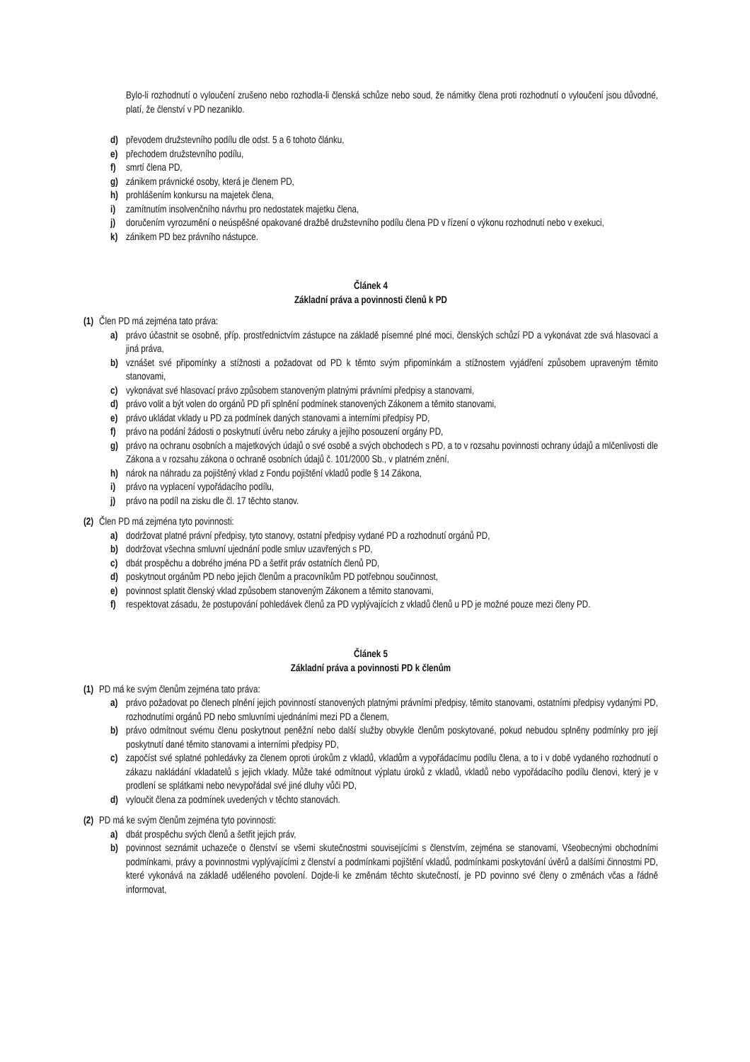Bylo-li rozhodnutí o vyloučení zrušeno nebo rozhodla-li členská schůze nebo soud, že námitky člena proti rozhodnutí o vyloučení jsou důvodné, platí, že členství v PD nezaniklo.
d) převodem družstevního podílu dle odst. 5 a 6 tohoto článku,
e) přechodem družstevního podílu,
f) smrtí člena PD,
g) zánikem právnické osoby, která je členem PD,
h) prohlášením konkursu na majetek člena,
i) zamítnutím insolvenčního návrhu pro nedostatek majetku člena,
j) doručením vyrozumění o neúspěšné opakované dražbě družstevního podílu člena PD v řízení o výkonu rozhodnutí nebo v exekuci,
k) zánikem PD bez právního nástupce.
Článek 4
Základní práva a povinnosti členů k PD
(1) Člen PD má zejména tato práva:
a) právo účastnit se osobně, příp. prostřednictvím zástupce na základě písemné plné moci, členských schůzí PD a vykonávat zde svá hlasovací a jiná práva,
b) vznášet své připomínky a stížnosti a požadovat od PD k těmto svým připomínkám a stížnostem vyjádření způsobem upraveným těmito stanovami,
c) vykonávat své hlasovací právo způsobem stanoveným platnými právními předpisy a stanovami,
d) právo volit a být volen do orgánů PD při splnění podmínek stanovených Zákonem a těmito stanovami,
e) právo ukládat vklady u PD za podmínek daných stanovami a interními předpisy PD,
f) právo na podání žádosti o poskytnutí úvěru nebo záruky a jejího posouzení orgány PD,
g) právo na ochranu osobních a majetkových údajů o své osobě a svých obchodech s PD, a to v rozsahu povinnosti ochrany údajů a mlčenlivosti dle Zákona a v rozsahu zákona o ochraně osobních údajů č. 101/2000 Sb., v platném znění,
h) nárok na náhradu za pojištěný vklad z Fondu pojištění vkladů podle § 14 Zákona,
i) právo na vyplacení vypořádacího podílu,
j) právo na podíl na zisku dle čl. 17 těchto stanov.
(2) Člen PD má zejména tyto povinnosti:
a) dodržovat platné právní předpisy, tyto stanovy, ostatní předpisy vydané PD a rozhodnutí orgánů PD,
b) dodržovat všechna smluvní ujednání podle smluv uzavřených s PD,
c) dbát prospěchu a dobrého jména PD a šetřit práv ostatních členů PD,
d) poskytnout orgánům PD nebo jejich členům a pracovníkům PD potřebnou součinnost,
e) povinnost splatit členský vklad způsobem stanoveným Zákonem a těmito stanovami,
f) respektovat zásadu, že postupování pohledávek členů za PD vyplývajících z vkladů členů u PD je možné pouze mezi členy PD.
Článek 5
Základní práva a povinnosti PD k členům
(1) PD má ke svým členům zejména tato práva:
a) právo požadovat po členech plnění jejich povinností stanovených platnými právními předpisy, těmito stanovami, ostatními předpisy vydanými PD, rozhodnutími orgánů PD nebo smluvními ujednáními mezi PD a členem,
b) právo odmítnout svému členu poskytnout peněžní nebo další služby obvykle členům poskytované, pokud nebudou splněny podmínky pro její poskytnutí dané těmito stanovami a interními předpisy PD,
c) započíst své splatné pohledávky za členem oproti úrokům z vkladů, vkladům a vypořádacímu podílu člena, a to i v době vydaného rozhodnutí o zákazu nakládání vkladatelů s jejich vklady. Může také odmítnout výplatu úroků z vkladů, vkladů nebo vypořádacího podílu členovi, který je v prodlení se splátkami nebo nevypořádal své jiné dluhy vůči PD,
d) vyloučit člena za podmínek uvedených v těchto stanovách.
(2) PD má ke svým členům zejména tyto povinnosti:
a) dbát prospěchu svých členů a šetřit jejich práv,
b) povinnost seznámit uchazeče o členství se všemi skutečnostmi souvisejícími s členstvím, zejména se stanovami, Všeobecnými obchodními podmínkami, právy a povinnostmi vyplývajícími z členství a podmínkami pojištění vkladů, podmínkami poskytování úvěrů a dalšími činnostmi PD, které vykonává na základě uděleného povolení. Dojde-li ke změnám těchto skutečností, je PD povinno své členy o změnách včas a řádně informovat,